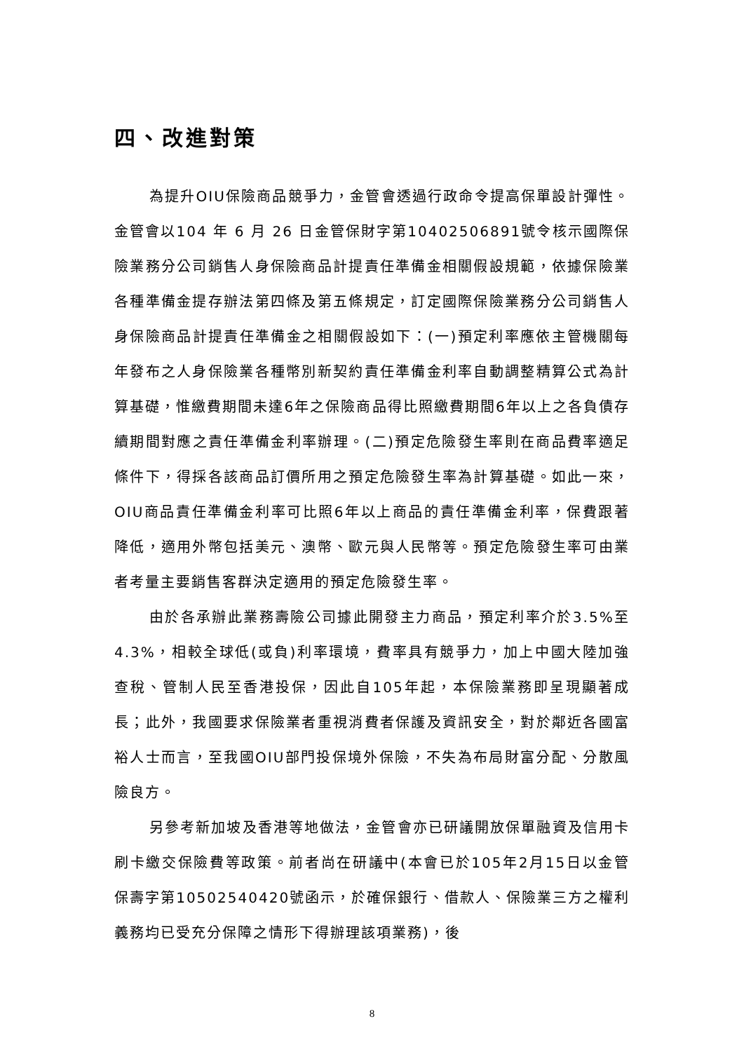四、改進對策
為提升OIU保險商品競爭力，金管會透過行政命令提高保單設計彈性。金管會以104 年 6 月 26 日金管保財字第10402506891號令核示國際保險業務分公司銷售人身保險商品計提責任準備金相關假設規範，依據保險業各種準備金提存辦法第四條及第五條規定，訂定國際保險業務分公司銷售人身保險商品計提責任準備金之相關假設如下：(一)預定利率應依主管機關每年發布之人身保險業各種幣別新契約責任準備金利率自動調整精算公式為計算基礎，惟繳費期間未達6年之保險商品得比照繳費期間6年以上之各負債存續期間對應之責任準備金利率辦理。(二)預定危險發生率則在商品費率適足條件下，得採各該商品訂價所用之預定危險發生率為計算基礎。如此一來，OIU商品責任準備金利率可比照6年以上商品的責任準備金利率，保費跟著降低，適用外幣包括美元、澳幣、歐元與人民幣等。預定危險發生率可由業者考量主要銷售客群決定適用的預定危險發生率。
由於各承辦此業務壽險公司據此開發主力商品，預定利率介於3.5%至4.3%，相較全球低(或負)利率環境，費率具有競爭力，加上中國大陸加強查稅、管制人民至香港投保，因此自105年起，本保險業務即呈現顯著成長；此外，我國要求保險業者重視消費者保護及資訊安全，對於鄰近各國富裕人士而言，至我國OIU部門投保境外保險，不失為布局財富分配、分散風險良方。
另參考新加坡及香港等地做法，金管會亦已研議開放保單融資及信用卡刷卡繳交保險費等政策。前者尚在研議中(本會已於105年2月15日以金管保壽字第10502540420號函示，於確保銀行、借款人、保險業三方之權利義務均已受充分保障之情形下得辦理該項業務)，後
8